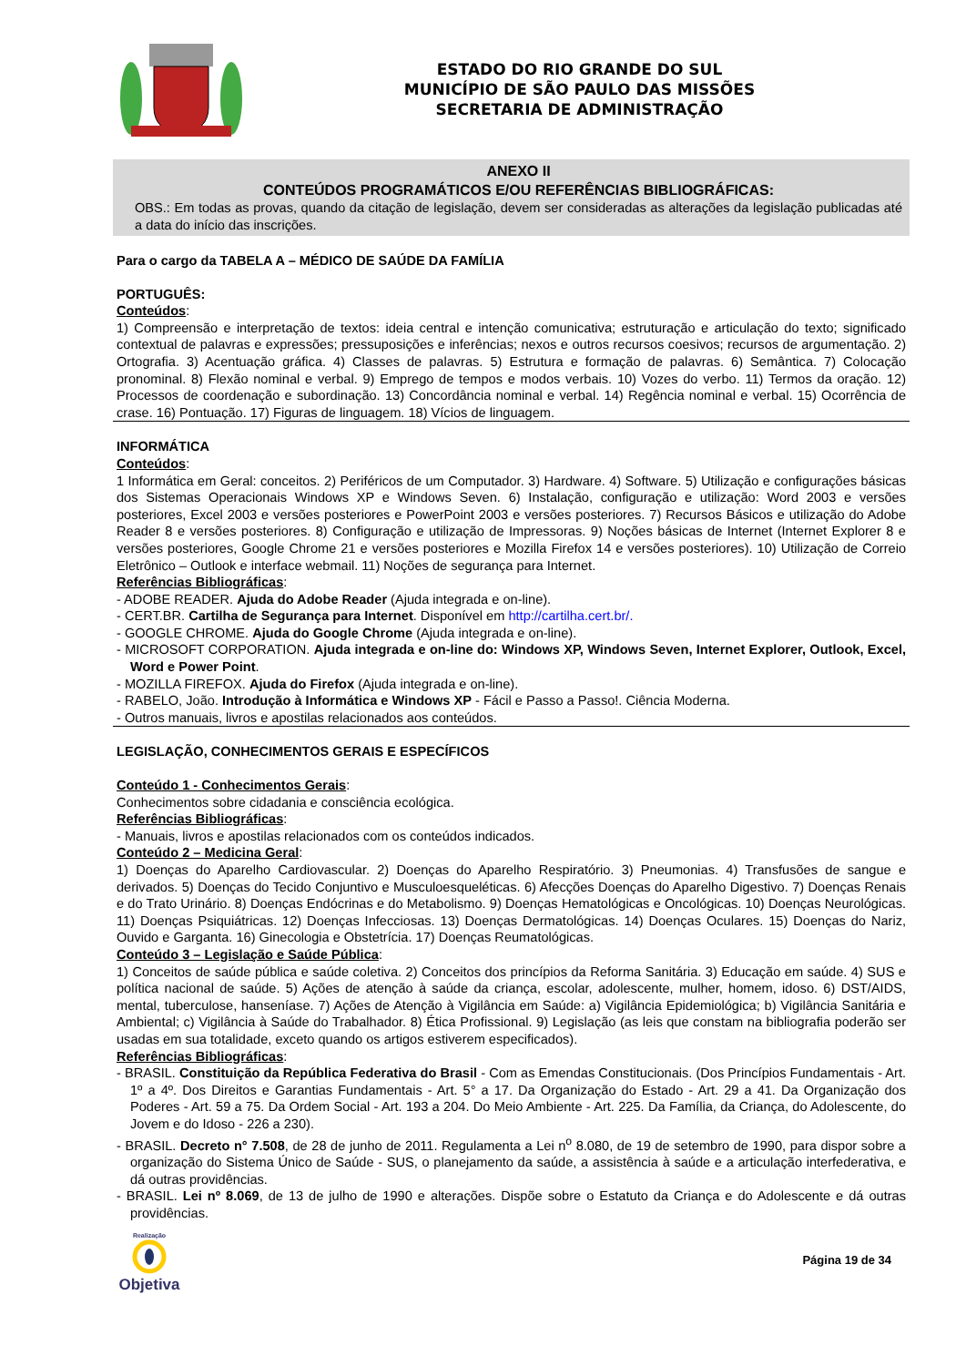ESTADO DO RIO GRANDE DO SUL
MUNICÍPIO DE SÃO PAULO DAS MISSÕES
SECRETARIA DE ADMINISTRAÇÃO
ANEXO II
CONTEÚDOS PROGRAMÁTICOS E/OU REFERÊNCIAS BIBLIOGRÁFICAS:
OBS.: Em todas as provas, quando da citação de legislação, devem ser consideradas as alterações da legislação publicadas até a data do início das inscrições.
Para o cargo da TABELA A – MÉDICO DE SAÚDE DA FAMÍLIA
PORTUGUÊS:
Conteúdos:
1) Compreensão e interpretação de textos: ideia central e intenção comunicativa; estruturação e articulação do texto; significado contextual de palavras e expressões; pressuposições e inferências; nexos e outros recursos coesivos; recursos de argumentação. 2) Ortografia. 3) Acentuação gráfica. 4) Classes de palavras. 5) Estrutura e formação de palavras. 6) Semântica. 7) Colocação pronominal. 8) Flexão nominal e verbal. 9) Emprego de tempos e modos verbais. 10) Vozes do verbo. 11) Termos da oração. 12) Processos de coordenação e subordinação. 13) Concordância nominal e verbal. 14) Regência nominal e verbal. 15) Ocorrência de crase. 16) Pontuação. 17) Figuras de linguagem. 18) Vícios de linguagem.
INFORMÁTICA
Conteúdos:
1 Informática em Geral: conceitos. 2) Periféricos de um Computador. 3) Hardware. 4) Software. 5) Utilização e configurações básicas dos Sistemas Operacionais Windows XP e Windows Seven. 6) Instalação, configuração e utilização: Word 2003 e versões posteriores, Excel 2003 e versões posteriores e PowerPoint 2003 e versões posteriores. 7) Recursos Básicos e utilização do Adobe Reader 8 e versões posteriores. 8) Configuração e utilização de Impressoras. 9) Noções básicas de Internet (Internet Explorer 8 e versões posteriores, Google Chrome 21 e versões posteriores e Mozilla Firefox 14 e versões posteriores). 10) Utilização de Correio Eletrônico – Outlook e interface webmail. 11) Noções de segurança para Internet.
Referências Bibliográficas:
- ADOBE READER. Ajuda do Adobe Reader (Ajuda integrada e on-line).
- CERT.BR. Cartilha de Segurança para Internet. Disponível em http://cartilha.cert.br/.
- GOOGLE CHROME. Ajuda do Google Chrome (Ajuda integrada e on-line).
- MICROSOFT CORPORATION. Ajuda integrada e on-line do: Windows XP, Windows Seven, Internet Explorer, Outlook, Excel, Word e Power Point.
- MOZILLA FIREFOX. Ajuda do Firefox (Ajuda integrada e on-line).
- RABELO, João. Introdução à Informática e Windows XP - Fácil e Passo a Passo!. Ciência Moderna.
- Outros manuais, livros e apostilas relacionados aos conteúdos.
LEGISLAÇÃO, CONHECIMENTOS GERAIS E ESPECÍFICOS
Conteúdo 1 - Conhecimentos Gerais:
Conhecimentos sobre cidadania e consciência ecológica.
Referências Bibliográficas:
- Manuais, livros e apostilas relacionados com os conteúdos indicados.
Conteúdo 2 – Medicina Geral:
1) Doenças do Aparelho Cardiovascular. 2) Doenças do Aparelho Respiratório. 3) Pneumonias. 4) Transfusões de sangue e derivados. 5) Doenças do Tecido Conjuntivo e Musculoesqueléticas. 6) Afecções Doenças do Aparelho Digestivo. 7) Doenças Renais e do Trato Urinário. 8) Doenças Endócrinas e do Metabolismo. 9) Doenças Hematológicas e Oncológicas. 10) Doenças Neurológicas. 11) Doenças Psiquiátricas. 12) Doenças Infecciosas. 13) Doenças Dermatológicas. 14) Doenças Oculares. 15) Doenças do Nariz, Ouvido e Garganta. 16) Ginecologia e Obstetrícia. 17) Doenças Reumatológicas.
Conteúdo 3 – Legislação e Saúde Pública:
1) Conceitos de saúde pública e saúde coletiva. 2) Conceitos dos princípios da Reforma Sanitária. 3) Educação em saúde. 4) SUS e política nacional de saúde. 5) Ações de atenção à saúde da criança, escolar, adolescente, mulher, homem, idoso. 6) DST/AIDS, mental, tuberculose, hanseníase. 7) Ações de Atenção à Vigilância em Saúde: a) Vigilância Epidemiológica; b) Vigilância Sanitária e Ambiental; c) Vigilância à Saúde do Trabalhador. 8) Ética Profissional. 9) Legislação (as leis que constam na bibliografia poderão ser usadas em sua totalidade, exceto quando os artigos estiverem especificados).
Referências Bibliográficas:
- BRASIL. Constituição da República Federativa do Brasil - Com as Emendas Constitucionais. (Dos Princípios Fundamentais - Art. 1º a 4º. Dos Direitos e Garantias Fundamentais - Art. 5° a 17. Da Organização do Estado - Art. 29 a 41. Da Organização dos Poderes - Art. 59 a 75. Da Ordem Social - Art. 193 a 204. Do Meio Ambiente - Art. 225. Da Família, da Criança, do Adolescente, do Jovem e do Idoso - 226 a 230).
- BRASIL. Decreto n° 7.508, de 28 de junho de 2011. Regulamenta a Lei n<sup>o</sup> 8.080, de 19 de setembro de 1990, para dispor sobre a organização do Sistema Único de Saúde - SUS, o planejamento da saúde, a assistência à saúde e a articulação interfederativa, e dá outras providências.
- BRASIL. Lei nº 8.069, de 13 de julho de 1990 e alterações. Dispõe sobre o Estatuto da Criança e do Adolescente e dá outras providências.
Realização
Objetiva
Página 19 de 34